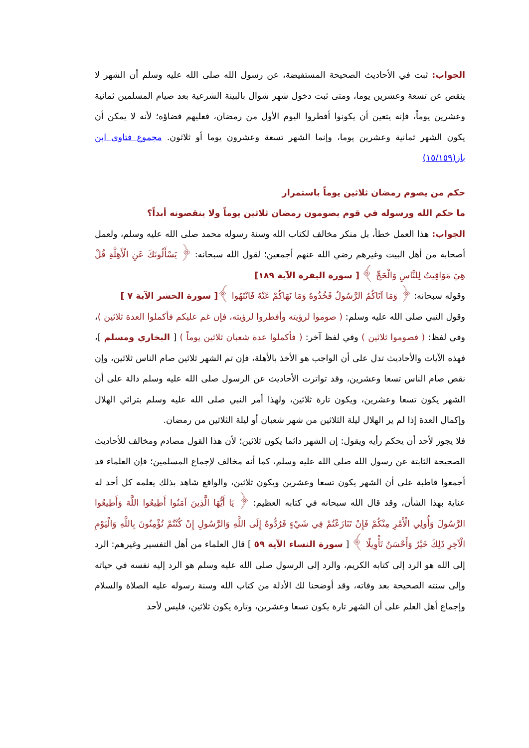الجواب: ثبت في الأحاديث الصحيحة المستفيضة، عن رسول الله صلى الله عليه وسلم أن الشهر لا ينقص عن تسعة وعشرين يوما، ومتى ثبت دخول شهر شوال بالبينة الشرعية بعد صيام المسلمين ثمانية وعشرين يوماً، فإنه يتعين أن يكونوا أفطروا اليوم الأول من رمضان، فعليهم قضاؤه؛ لأنه لا يمكن أن يكون الشهر ثمانية وعشرين يوما، وإنما الشهر تسعة وعشرون يوما أو ثلاثون. مجموع فتاوى ابن باز(١٥/١٥٩)
حكم من يصوم رمضان ثلاثين يوماً باستمرار
ما حكم الله ورسوله في قوم يصومون رمضان ثلاثين يوماً ولا ينقصونه أبداً؟
الجواب: هذا العمل خطأ، بل منكر مخالف لكتاب الله وسنة رسوله محمد صلى الله عليه وسلم، ولعمل أصحابه من أهل البيت وغيرهم رضي الله عنهم أجمعين؛ لقول الله سبحانه: ﴿ يَسْأَلُونَكَ عَنِ الْأَهِلَّةِ قُلْ هِيَ مَوَاقِيتُ لِلنَّاسِ وَالْحَجِّ ﴾ [ سورة البقرة الآية ١٨٩]
وقوله سبحانه: ﴿ وَمَا آتَاكُمُ الرَّسُولُ فَخُذُوهُ وَمَا نَهَاكُمْ عَنْهُ فَانْتَهُوا ﴾[ سورة الحشر الآية ٧ ]
وقول النبي صلى الله عليه وسلم: ( صوموا لرؤيته وأفطروا لرؤيته، فإن غم عليكم فأكملوا العدة ثلاثين )، وفي لفظ: ( فصوموا ثلاثين ) وفي لفظ آخر: ( فأكملوا عدة شعبان ثلاثين يوماً ) [ البخاري ومسلم ]، فهذه الآيات والأحاديث تدل على أن الواجب هو الأخذ بالأهلة، فإن تم الشهر ثلاثين صام الناس ثلاثين، وإن نقص صام الناس تسعا وعشرين، وقد تواترت الأحاديث عن الرسول صلى الله عليه وسلم دالة على أن الشهر يكون تسعا وعشرين، ويكون تارة ثلاثين، ولهذا أمر النبي صلى الله عليه وسلم بترائي الهلال وإكمال العدة إذا لم ير الهلال ليلة الثلاثين من شهر شعبان أو ليلة الثلاثين من رمضان.
فلا يجوز لأحد أن يحكم رأيه ويقول: إن الشهر دائما يكون ثلاثين؛ لأن هذا القول مصادم ومخالف للأحاديث الصحيحة الثابتة عن رسول الله صلى الله عليه وسلم، كما أنه مخالف لإجماع المسلمين؛ فإن العلماء قد أجمعوا قاطبة على أن الشهر يكون تسعا وعشرين ويكون ثلاثين، والواقع شاهد بذلك يعلمه كل أحد له عناية بهذا الشأن، وقد قال الله سبحانه في كتابه العظيم: ﴿ يَا أَيُّهَا الَّذِينَ آمَنُوا أَطِيعُوا اللَّهَ وَأَطِيعُوا الرَّسُولَ وَأُولِي الْأَمْرِ مِنْكُمْ فَإِنْ تَنَازَعْتُمْ فِي شَيْءٍ فَرُدُّوهُ إِلَى اللَّهِ وَالرَّسُولِ إِنْ كُنْتُمْ تُؤْمِنُونَ بِاللَّهِ وَالْيَوْمِ الْآخِرِ ذَلِكَ خَيْرٌ وَأَحْسَنُ تَأْوِيلًا ﴾ [ سورة النساء الآية ٥٩ ] قال العلماء من أهل التفسير وغيرهم: الرد إلى الله هو الرد إلى كتابه الكريم، والرد إلى الرسول صلى الله عليه وسلم هو الرد إليه نفسه في حياته وإلى سنته الصحيحة بعد وفاته، وقد أوضحنا لك الأدلة من كتاب الله وسنة رسوله عليه الصلاة والسلام وإجماع أهل العلم على أن الشهر تارة يكون تسعا وعشرين، وتارة يكون ثلاثين، فليس لأحد